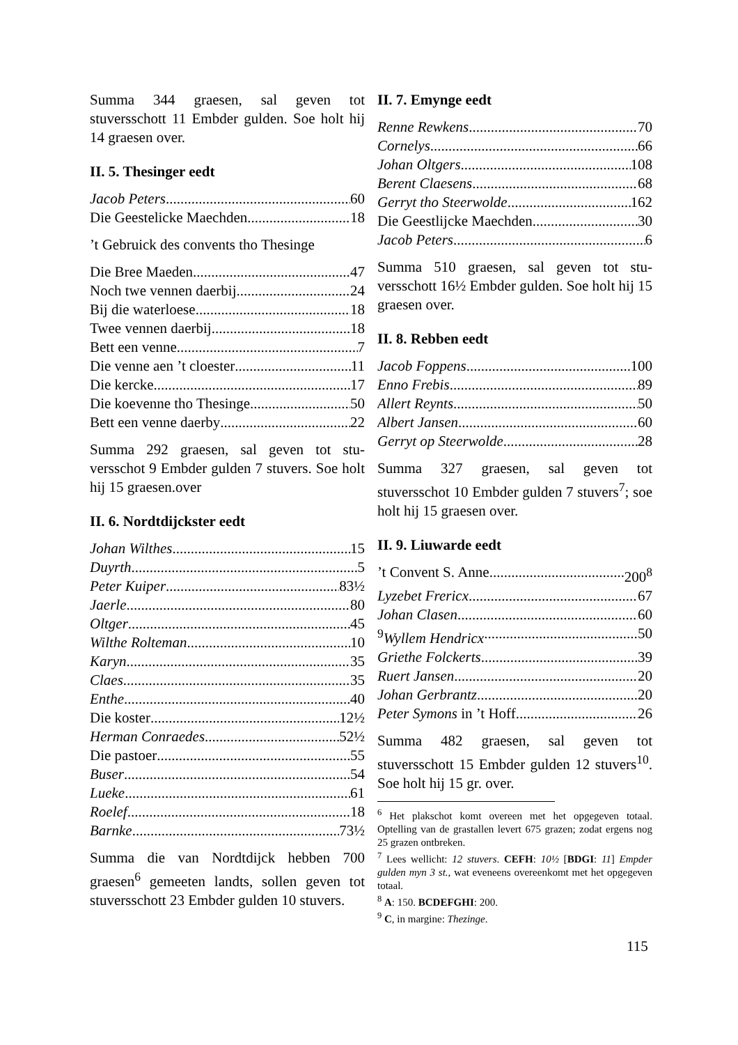Summa 344 graesen, sal geven tot stuversschott 11 Embder gulden. Soe holt hij 14 graesen over.
II. 5. Thesinger eedt
Jacob Peters 60
Die Geestelicke Maechden 18
’t Gebruick des convents tho Thesinge
Die Bree Maeden 47
Noch twe vennen daerbij 24
Bij die waterloese 18
Twee vennen daerbij 18
Bett een venne 7
Die venne aen ’t cloester 11
Die kercke 17
Die koevenne tho Thesinge 50
Bett een venne daerby 22
Summa 292 graesen, sal geven tot stu­versschot 9 Embder gulden 7 stuvers. Soe holt hij 15 graesen.over
II. 6. Nordtdijckster eedt
Johan Wilthes 15
Duyrth 5
Peter Kuiper 83½
Jaerle 80
Oltger 45
Wilthe Rolteman 10
Karyn 35
Claes 35
Enthe 40
Die koster 12½
Herman Conraedes 52½
Die pastoer 55
Buser 54
Lueke 61
Roelef 18
Barnke 73½
Summa die van Nordtdijck hebben 700 graesen<sup>6</sup> gemeeten landts, sollen geven tot stuversschott 23 Embder gulden 10 stuvers.
II. 7. Emynge eedt
Renne Rewkens 70
Cornelys 66
Johan Oltgers 108
Berent Claesens 68
Gerryt tho Steerwolde 162
Die Geestlijcke Maechden 30
Jacob Peters 6
Summa 510 graesen, sal geven tot stu­versschott 16½ Embder gulden. Soe holt hij 15 graesen over.
II. 8. Rebben eedt
Jacob Foppens 100
Enno Frebis 89
Allert Reynts 50
Albert Jansen 60
Gerryt op Steerwolde 28
Summa 327 graesen, sal geven tot stuversschot 10 Embder gulden 7 stuvers<sup>7</sup>; soe holt hij 15 graesen over.
II. 9. Liuwarde eedt
’t Convent S. Anne 200<sup>8</sup>
Lyzebet Frericx 67
Johan Clasen 60
<sup>9</sup> Wyllem Hendricx 50
Griethe Folckerts 39
Ruert Jansen 20
Johan Gerbrantz 20
Peter Symons in ’t Hoff 26
Summa 482 graesen, sal geven tot stuversschott 15 Embder gulden 12 stuvers<sup>10</sup>. Soe holt hij 15 gr. over.
<sup>6</sup> Het plakschot komt overeen met het opgegeven totaal. Optelling van de grastallen levert 675 grazen; zodat ergens nog 25 grazen ontbreken.
<sup>7</sup> Lees wellicht: 12 stuvers. CEFH: 10½ [BDGI: 11] Empder gulden myn 3 st., wat eveneens overeenkomt met het opgegeven totaal.
<sup>8</sup> A: 150. BCDEFGHI: 200.
<sup>9</sup> C, in margine: Thezinge.
115